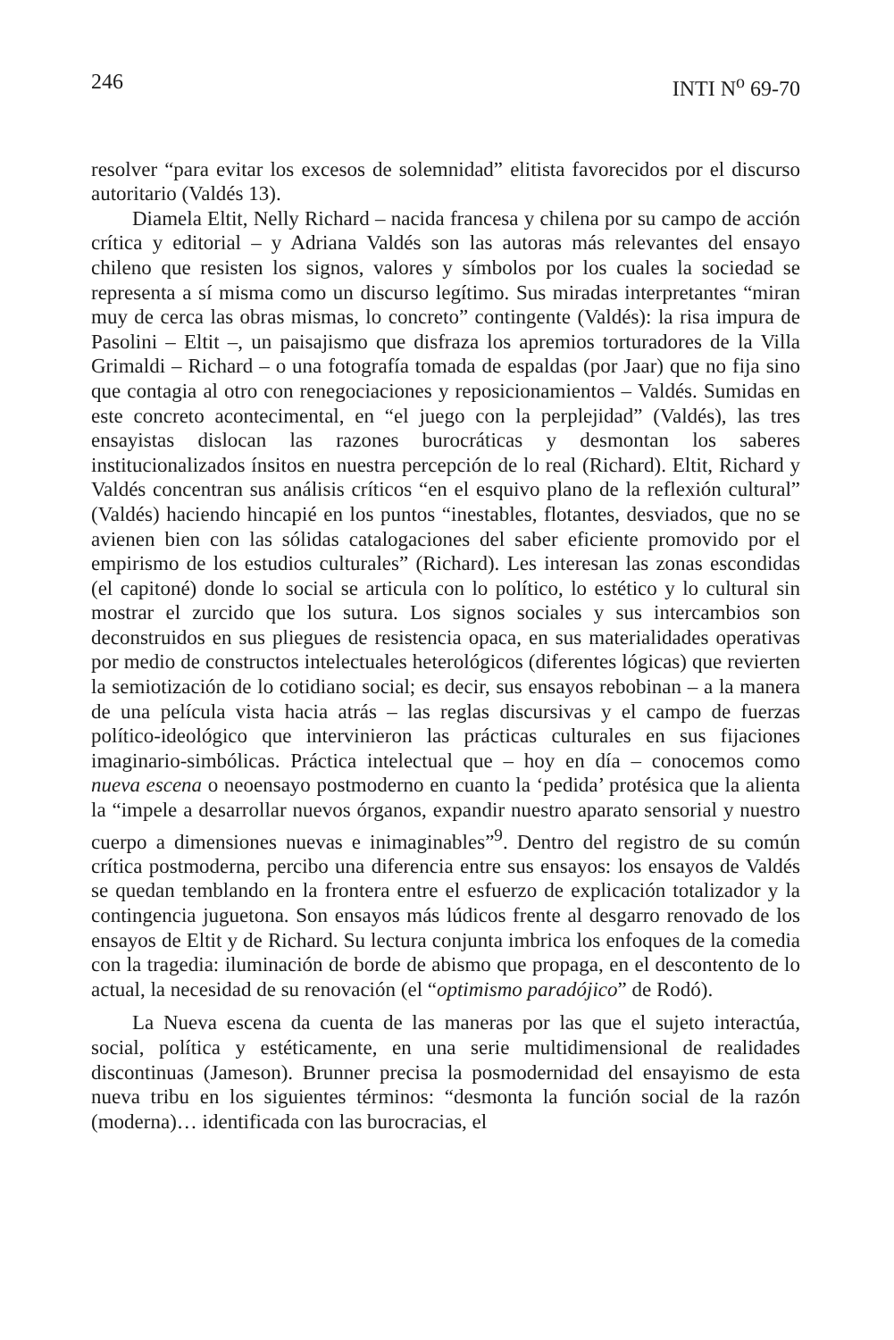246 INTI N<sup>o</sup> 69-70
resolver “para evitar los excesos de solemnidad” elitista favorecidos por el discurso autoritario (Valdés 13).
Diamela Eltit, Nelly Richard – nacida francesa y chilena por su campo de acción crítica y editorial – y Adriana Valdés son las autoras más relevantes del ensayo chileno que resisten los signos, valores y símbolos por los cuales la sociedad se representa a sí misma como un discurso legítimo. Sus miradas interpretantes “miran muy de cerca las obras mismas, lo concreto” contingente (Valdés): la risa impura de Pasolini – Eltit –, un paisajismo que disfraza los apremios torturadores de la Villa Grimaldi – Richard – o una fotografía tomada de espaldas (por Jaar) que no fija sino que contagia al otro con renegociaciones y reposicionamientos – Valdés. Sumidas en este concreto acontecimental, en “el juego con la perplejidad” (Valdés), las tres ensayistas dislocan las razones burocráticas y desmontan los saberes institucionalizados ínsitos en nuestra percepción de lo real (Richard). Eltit, Richard y Valdés concentran sus análisis críticos “en el esquivo plano de la reflexión cultural” (Valdés) haciendo hincapié en los puntos “inestables, flotantes, desviados, que no se avienen bien con las sólidas catalogaciones del saber eficiente promovido por el empirismo de los estudios culturales” (Richard). Les interesan las zonas escondidas (el capitoné) donde lo social se articula con lo político, lo estético y lo cultural sin mostrar el zurcido que los sutura. Los signos sociales y sus intercambios son deconstruidos en sus pliegues de resistencia opaca, en sus materialidades operativas por medio de constructos intelectuales heterológicos (diferentes lógicas) que revierten la semiotización de lo cotidiano social; es decir, sus ensayos rebobinan – a la manera de una película vista hacia atrás – las reglas discursivas y el campo de fuerzas político-ideológico que intervinieron las prácticas culturales en sus fijaciones imaginario-simbólicas. Práctica intelectual que – hoy en día – conocemos como nueva escena o neoensayo postmoderno en cuanto la ‘pedida’ protésica que la alienta la “impele a desarrollar nuevos órganos, expandir nuestro aparato sensorial y nuestro cuerpo a dimensiones nuevas e inimaginables”<sup>9</sup>. Dentro del registro de su común crítica postmoderna, percibo una diferencia entre sus ensayos: los ensayos de Valdés se quedan temblando en la frontera entre el esfuerzo de explicación totalizador y la contingencia juguetona. Son ensayos más lúdicos frente al desgarro renovado de los ensayos de Eltit y de Richard. Su lectura conjunta imbrica los enfoques de la comedia con la tragedia: iluminación de borde de abismo que propaga, en el descontento de lo actual, la necesidad de su renovación (el “optimismo paradójico” de Rodó).
La Nueva escena da cuenta de las maneras por las que el sujeto interactúa, social, política y estéticamente, en una serie multidimensional de realidades discontinuas (Jameson). Brunner precisa la posmodernidad del ensayismo de esta nueva tribu en los siguientes términos: “desmonta la función social de la razón (moderna)… identificada con las burocracias, el